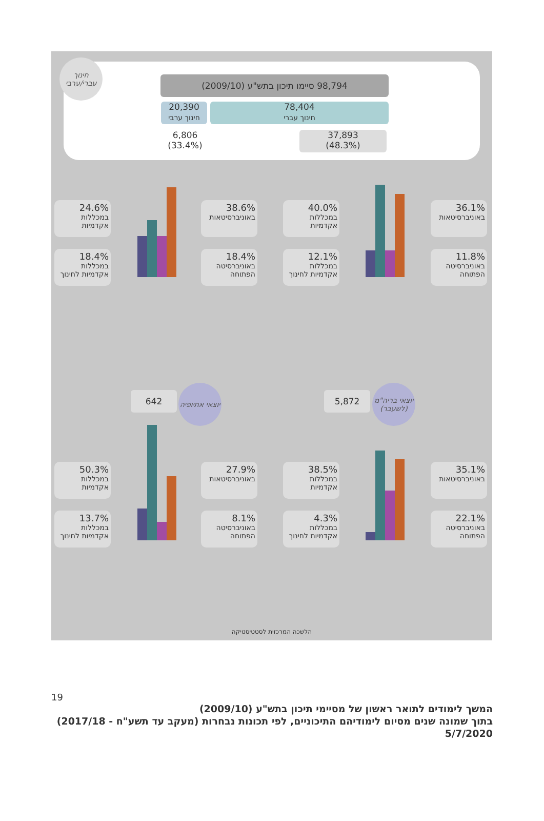98,794 סיימו תיכון בתש"ע (2009/10)
78,404
חינוך עברי
20,390
חינוך ערבי
37,893
(48.3%)
6,806
(33.4%)
חינוך עברי/ערבי
24.6%
במכללות אקדמיות
38.6%
באוניברסיטאות
18.4%
במכללות אקדמיות לחינוך
18.4%
באוניברסיטה הפתוחה
40.0%
במכללות אקדמיות
36.1%
באוניברסיטאות
12.1%
במכללות אקדמיות לחינוך
11.8%
באוניברסיטה הפתוחה
642
יוצאי אתיופיה
5,872
יוצאי בריה"מ (לשעבר)
50.3%
במכללות אקדמיות
27.9%
באוניברסיטאות
13.7%
במכללות אקדמיות לחינוך
8.1%
באוניברסיטה הפתוחה
38.5%
במכללות אקדמיות
35.1%
באוניברסיטאות
4.3%
במכללות אקדמיות לחינוך
22.1%
באוניברסיטה הפתוחה
הלשכה המרכזית לסטטיסטיקה
19
המשך לימודים לתואר ראשון של מסיימי תיכון בתש"ע (2009/10)
בתוך שמונה שנים מסיום לימודיהם התיכוניים, לפי תכונות נבחרות (מעקב עד תשע"ח - 2017/18)
5/7/2020